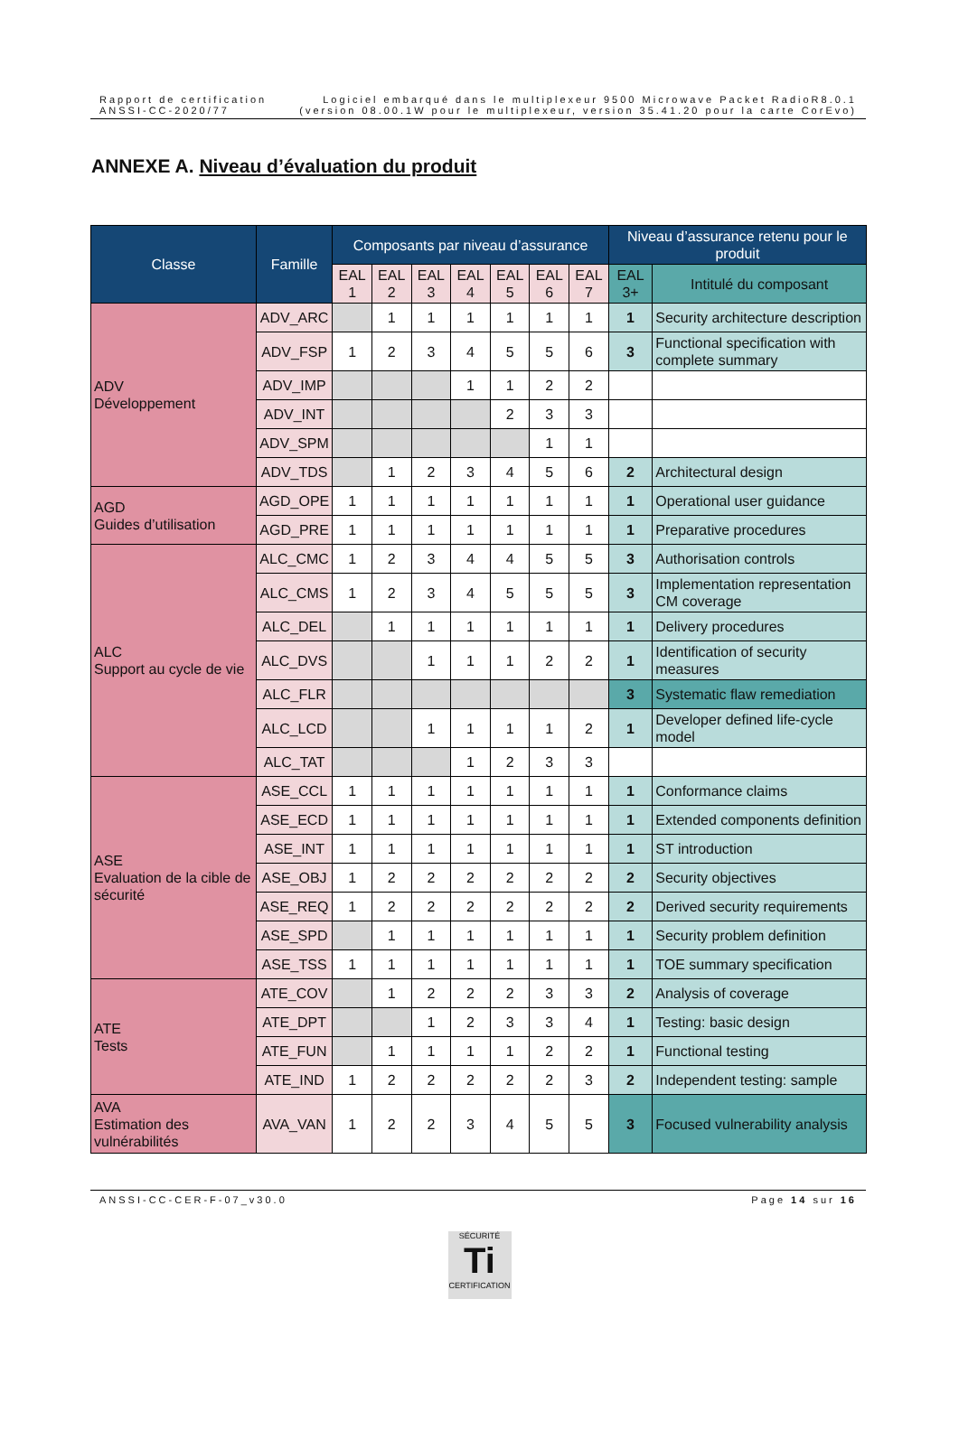Rapport de certification
ANSSI-CC-2020/77
Logiciel embarqué dans le multiplexeur 9500 Microwave Packet RadioR8.0.1
(version 08.00.1W pour le multiplexeur, version 35.41.20 pour la carte CorEvo)
ANNEXE A. Niveau d’évaluation du produit
| Classe | Famille | Composants par niveau d’assurance | | | | | | | Niveau d’assurance retenu pour le produit | |
| --- | --- | --- | --- | --- | --- | --- | --- | --- | --- | --- |
| | | EAL 1 | EAL 2 | EAL 3 | EAL 4 | EAL 5 | EAL 6 | EAL 7 | EAL 3+ | Intitulé du composant |
| ADV Développement | ADV_ARC | | 1 | 1 | 1 | 1 | 1 | 1 | 1 | Security architecture description |
| | ADV_FSP | 1 | 2 | 3 | 4 | 5 | 5 | 6 | 3 | Functional specification with complete summary |
| | ADV_IMP | | | | 1 | 1 | 2 | 2 | | |
| | ADV_INT | | | | | 2 | 3 | 3 | | |
| | ADV_SPM | | | | | | 1 | 1 | | |
| | ADV_TDS | | 1 | 2 | 3 | 4 | 5 | 6 | 2 | Architectural design |
| AGD Guides d’utilisation | AGD_OPE | 1 | 1 | 1 | 1 | 1 | 1 | 1 | 1 | Operational user guidance |
| | AGD_PRE | 1 | 1 | 1 | 1 | 1 | 1 | 1 | 1 | Preparative procedures |
| ALC Support au cycle de vie | ALC_CMC | 1 | 2 | 3 | 4 | 4 | 5 | 5 | 3 | Authorisation controls |
| | ALC_CMS | 1 | 2 | 3 | 4 | 5 | 5 | 5 | 3 | Implementation representation CM coverage |
| | ALC_DEL | | 1 | 1 | 1 | 1 | 1 | 1 | 1 | Delivery procedures |
| | ALC_DVS | | | 1 | 1 | 1 | 2 | 2 | 1 | Identification of security measures |
| | ALC_FLR | | | | | | | | 3 | Systematic flaw remediation |
| | ALC_LCD | | | 1 | 1 | 1 | 1 | 2 | 1 | Developer defined life-cycle model |
| | ALC_TAT | | | | 1 | 2 | 3 | 3 | | |
| ASE Evaluation de la cible de sécurité | ASE_CCL | 1 | 1 | 1 | 1 | 1 | 1 | 1 | 1 | Conformance claims |
| | ASE_ECD | 1 | 1 | 1 | 1 | 1 | 1 | 1 | 1 | Extended components definition |
| | ASE_INT | 1 | 1 | 1 | 1 | 1 | 1 | 1 | 1 | ST introduction |
| | ASE_OBJ | 1 | 2 | 2 | 2 | 2 | 2 | 2 | 2 | Security objectives |
| | ASE_REQ | 1 | 2 | 2 | 2 | 2 | 2 | 2 | 2 | Derived security requirements |
| | ASE_SPD | | 1 | 1 | 1 | 1 | 1 | 1 | 1 | Security problem definition |
| | ASE_TSS | 1 | 1 | 1 | 1 | 1 | 1 | 1 | 1 | TOE summary specification |
| ATE Tests | ATE_COV | | 1 | 2 | 2 | 2 | 3 | 3 | 2 | Analysis of coverage |
| | ATE_DPT | | | 1 | 2 | 3 | 3 | 4 | 1 | Testing: basic design |
| | ATE_FUN | | 1 | 1 | 1 | 1 | 2 | 2 | 1 | Functional testing |
| | ATE_IND | 1 | 2 | 2 | 2 | 2 | 2 | 3 | 2 | Independent testing: sample |
| AVA Estimation des vulnérabilités | AVA_VAN | 1 | 2 | 2 | 3 | 4 | 5 | 5 | 3 | Focused vulnerability analysis |
ANSSI-CC-CER-F-07_v30.0 Page 14 sur 16
SÉCURITÉ
Ti
CERTIFICATION